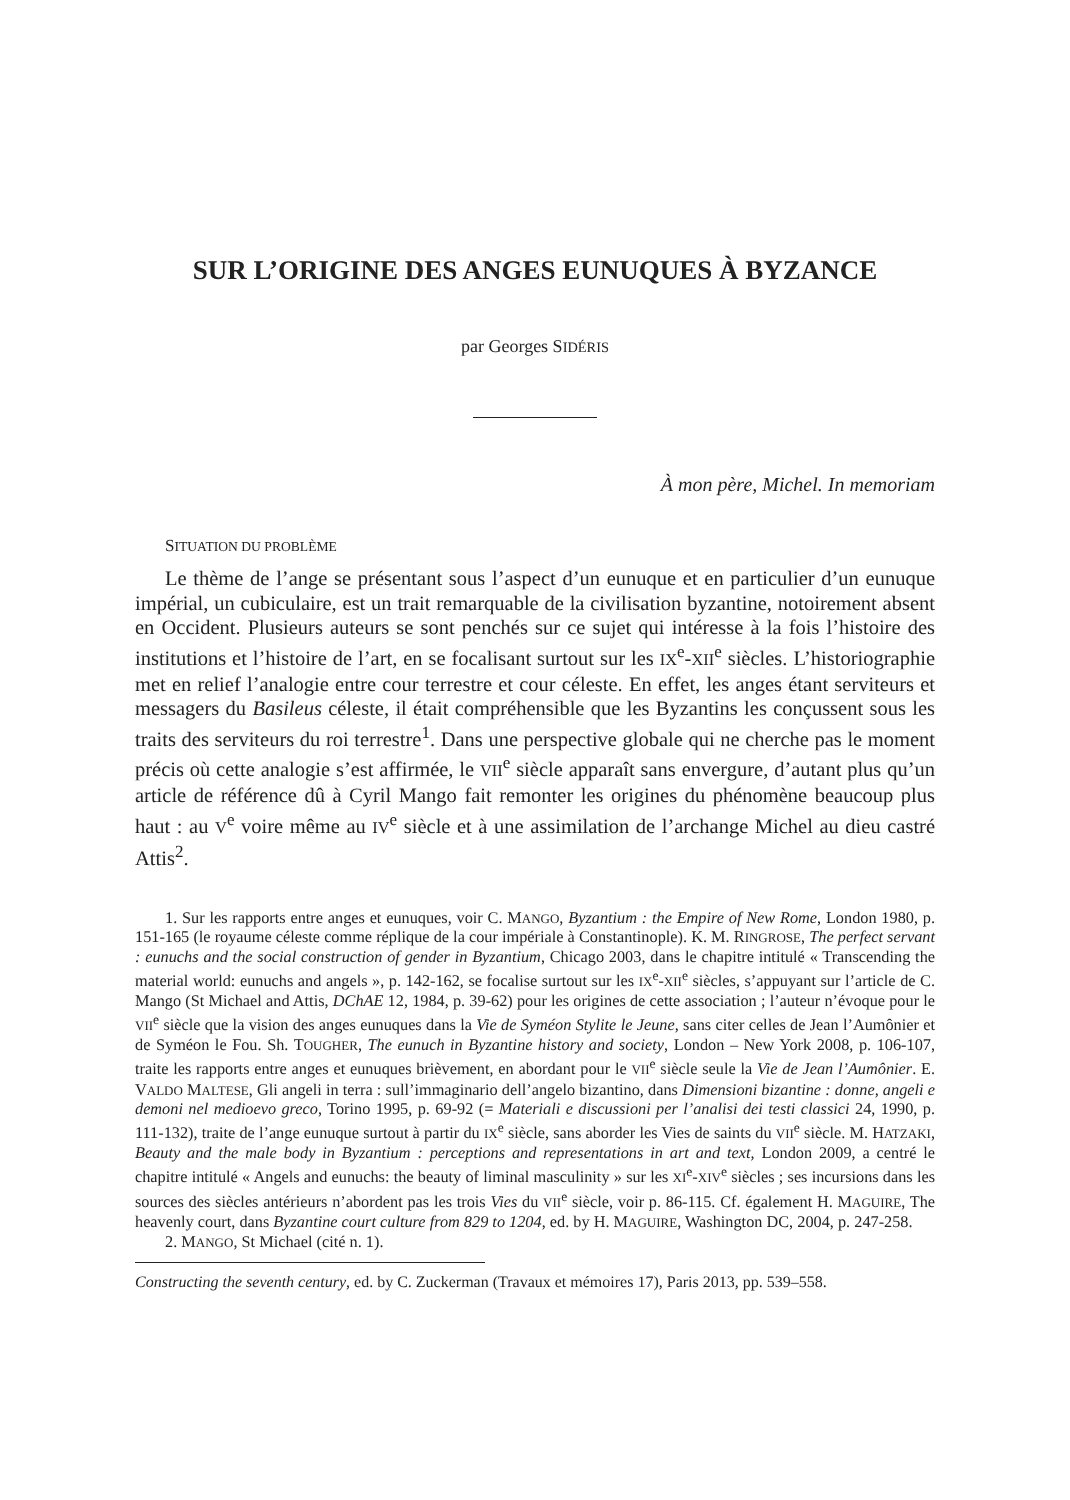SUR L’ORIGINE DES ANGES EUNUQUES À BYZANCE
par Georges SIDÉRIS
À mon père, Michel. In memoriam
SITUATION DU PROBLÈME
Le thème de l’ange se présentant sous l’aspect d’un eunuque et en particulier d’un eunuque impérial, un cubiculaire, est un trait remarquable de la civilisation byzantine, notoirement absent en Occident. Plusieurs auteurs se sont penchés sur ce sujet qui intéresse à la fois l’histoire des institutions et l’histoire de l’art, en se focalisant surtout sur les IX<sup>e</sup>-XII<sup>e</sup> siècles. L’historiographie met en relief l’analogie entre cour terrestre et cour céleste. En effet, les anges étant serviteurs et messagers du Basileus céleste, il était compréhensible que les Byzantins les conçussent sous les traits des serviteurs du roi terrestre<sup>1</sup>. Dans une perspective globale qui ne cherche pas le moment précis où cette analogie s’est affirmée, le VII<sup>e</sup> siècle apparaît sans envergure, d’autant plus qu’un article de référence dû à Cyril Mango fait remonter les origines du phénomène beaucoup plus haut : au V<sup>e</sup> voire même au IV<sup>e</sup> siècle et à une assimilation de l’archange Michel au dieu castré Attis<sup>2</sup>.
1. Sur les rapports entre anges et eunuques, voir C. MANGO, Byzantium : the Empire of New Rome, London 1980, p. 151-165 (le royaume céleste comme réplique de la cour impériale à Constantinople). K. M. RINGROSE, The perfect servant : eunuchs and the social construction of gender in Byzantium, Chicago 2003, dans le chapitre intitulé « Transcending the material world: eunuchs and angels », p. 142-162, se focalise surtout sur les IX<sup>e</sup>-XII<sup>e</sup> siècles, s’appuyant sur l’article de C. Mango (St Michael and Attis, DChAE 12, 1984, p. 39-62) pour les origines de cette association ; l’auteur n’évoque pour le VII<sup>e</sup> siècle que la vision des anges eunuques dans la Vie de Syméon Stylite le Jeune, sans citer celles de Jean l’Aumônier et de Syméon le Fou. Sh. TOUGHER, The eunuch in Byzantine history and society, London – New York 2008, p. 106-107, traite les rapports entre anges et eunuques brièvement, en abordant pour le VII<sup>e</sup> siècle seule la Vie de Jean l’Aumônier. E. VALDO MALTESE, Gli angeli in terra : sull’immaginario dell’angelo bizantino, dans Dimensioni bizantine : donne, angeli e demoni nel medioevo greco, Torino 1995, p. 69-92 (= Materiali e discussioni per l’analisi dei testi classici 24, 1990, p. 111-132), traite de l’ange eunuque surtout à partir du IX<sup>e</sup> siècle, sans aborder les Vies de saints du VII<sup>e</sup> siècle. M. HATZAKI, Beauty and the male body in Byzantium : perceptions and representations in art and text, London 2009, a centré le chapitre intitulé « Angels and eunuchs: the beauty of liminal masculinity » sur les XI<sup>e</sup>-XIV<sup>e</sup> siècles ; ses incursions dans les sources des siècles antérieurs n’abordent pas les trois Vies du VII<sup>e</sup> siècle, voir p. 86-115. Cf. également H. MAGUIRE, The heavenly court, dans Byzantine court culture from 829 to 1204, ed. by H. MAGUIRE, Washington DC, 2004, p. 247-258.
2. MANGO, St Michael (cité n. 1).
Constructing the seventh century, ed. by C. Zuckerman (Travaux et mémoires 17), Paris 2013, pp. 539–558.